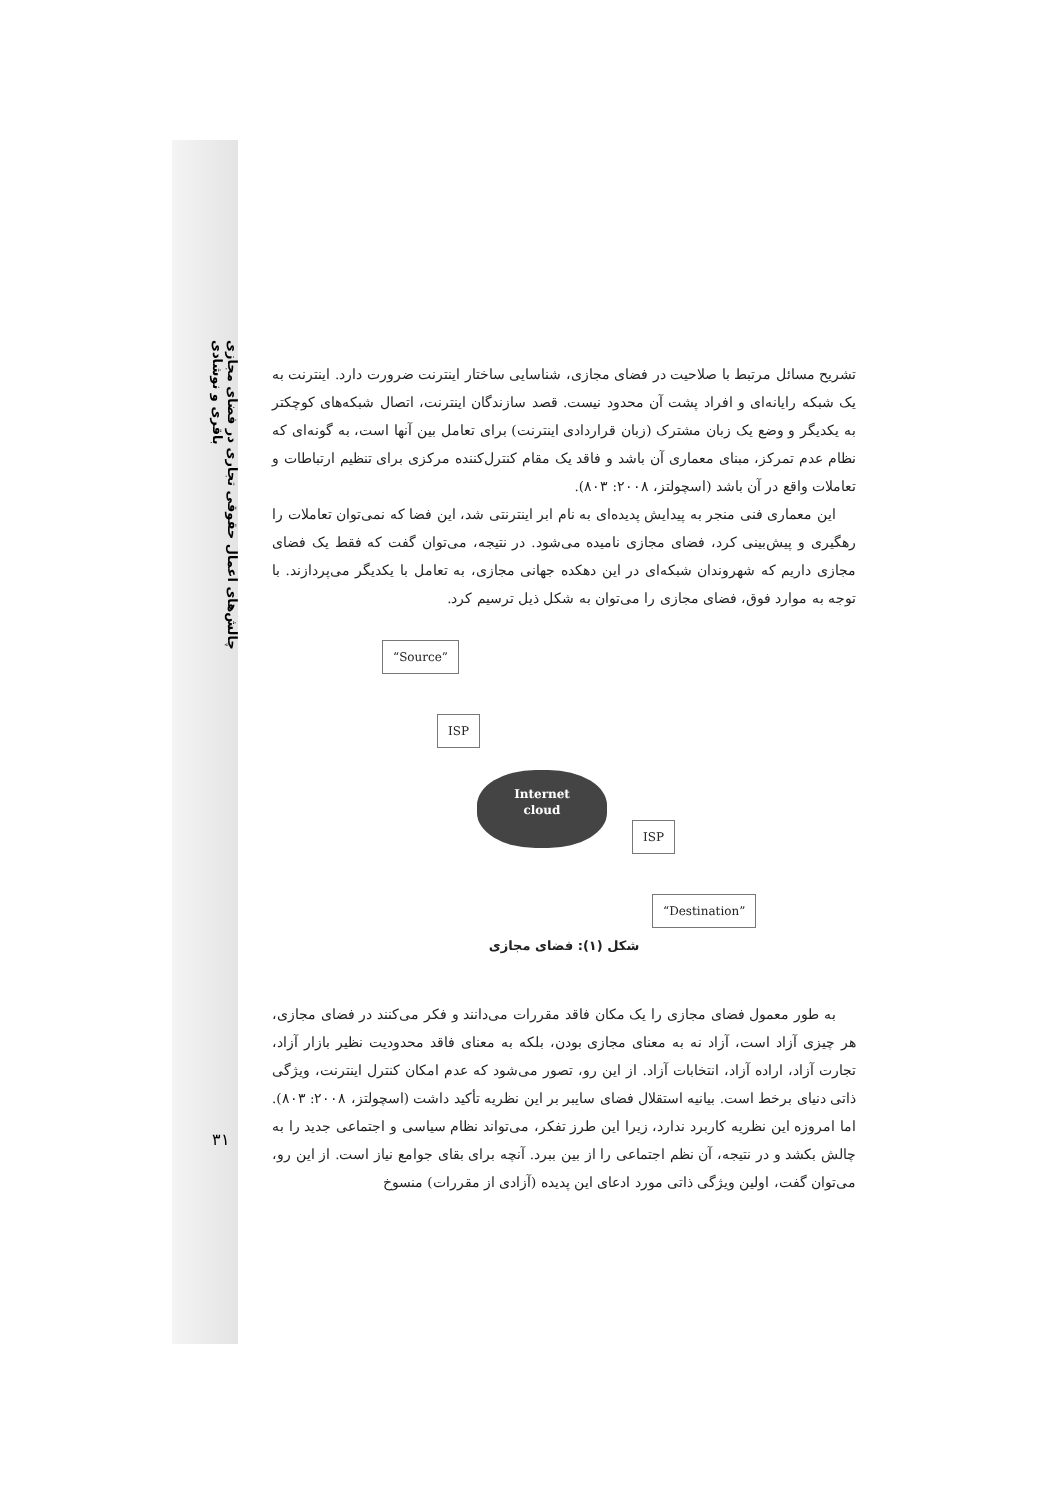چالش‌های اعمال حقوقی تجاری در فضای مجازی
باقری و نوشادی
تشریح مسائل مرتبط با صلاحیت در فضای مجازی، شناسایی ساختار اینترنت ضرورت دارد. اینترنت به یک شبکه رایانه‌ای و افراد پشت آن محدود نیست. قصد سازندگان اینترنت، اتصال شبکه‌های کوچکتر به یکدیگر و وضع یک زبان مشترک (زبان قراردادی اینترنت) برای تعامل بین آنها است، به گونه‌ای که نظام عدم تمرکز، مبنای معماری آن باشد و فاقد یک مقام کنترل‌کننده مرکزی برای تنظیم ارتباطات و تعاملات واقع در آن باشد (اسچولتز، ۲۰۰۸: ۸۰۳).
این معماری فنی منجر به پیدایش پدیده‌ای به نام ابر اینترنتی شد، این فضا که نمی‌توان تعاملات را رهگیری و پیش‌بینی کرد، فضای مجازی نامیده می‌شود. در نتیجه، می‌توان گفت که فقط یک فضای مجازی داریم که شهروندان شبکه‌ای در این دهکده جهانی مجازی، به تعامل با یکدیگر می‌پردازند. با توجه به موارد فوق، فضای مجازی را می‌توان به شکل ذیل ترسیم کرد.
“Source”
ISP
Internet
cloud
ISP
“Destination”
شکل (۱): فضای مجازی
به طور معمول فضای مجازی را یک مکان فاقد مقررات می‌دانند و فکر می‌کنند در فضای مجازی، هر چیزی آزاد است، آزاد نه به معنای مجازی بودن، بلکه به معنای فاقد محدودیت نظیر بازار آزاد، تجارت آزاد، اراده آزاد، انتخابات آزاد. از این رو، تصور می‌شود که عدم امکان کنترل اینترنت، ویژگی ذاتی دنیای برخط است. بیانیه استقلال فضای سایبر بر این نظریه تأکید داشت (اسچولتز، ۲۰۰۸: ۸۰۳). اما امروزه این نظریه کاربرد ندارد، زیرا این طرز تفکر، می‌تواند نظام سیاسی و اجتماعی جدید را به چالش بکشد و در نتیجه، آن نظم اجتماعی را از بین ببرد. آنچه برای بقای جوامع نیاز است. از این رو، می‌توان گفت، اولین ویژگی ذاتی مورد ادعای این پدیده (آزادی از مقررات) منسوخ
۳۱